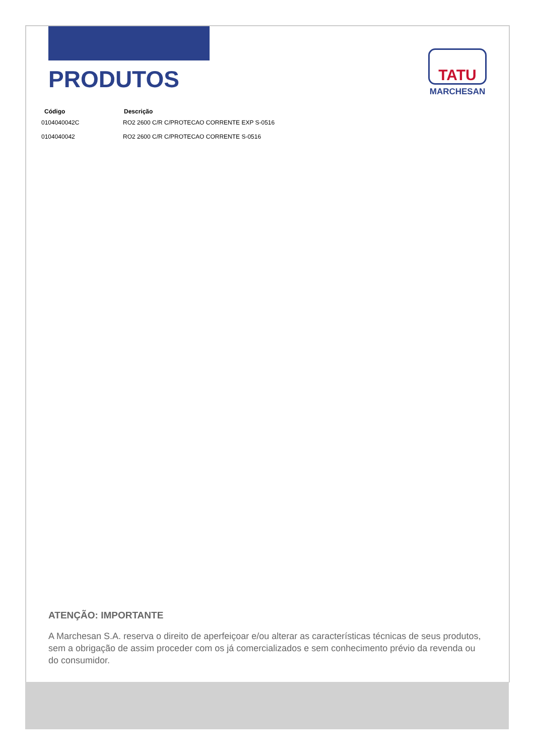PRODUTOS
TATU
MARCHESAN
| Código | Descrição |
| --- | --- |
| 0104040042C | RO2 2600 C/R C/PROTECAO CORRENTE EXP S-0516 |
| 0104040042 | RO2 2600 C/R C/PROTECAO CORRENTE S-0516 |
ATENÇÃO: IMPORTANTE
A Marchesan S.A. reserva o direito de aperfeiçoar e/ou alterar as características técnicas de seus produtos, sem a obrigação de assim proceder com os já comercializados e sem conhecimento prévio da revenda ou do consumidor.